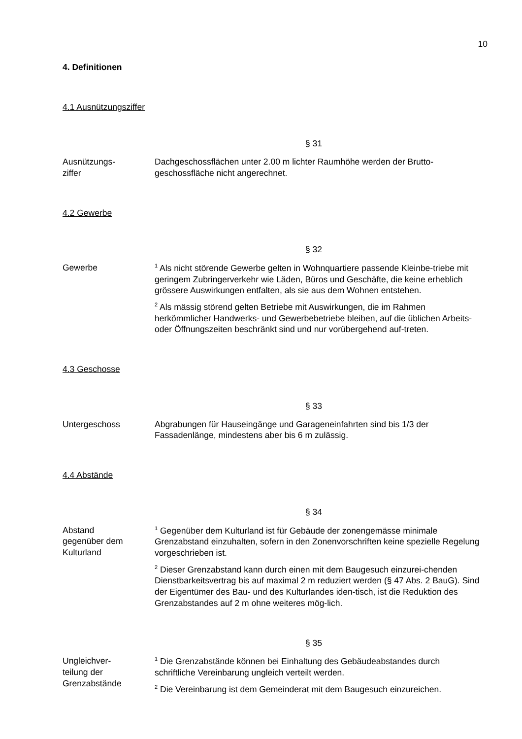10
4. Definitionen
4.1 Ausnützungsziffer
§ 31
Ausnützungs-
ziffer
Dachgeschossflächen unter 2.00 m lichter Raumhöhe werden der Brutto-geschossfläche nicht angerechnet.
4.2 Gewerbe
§ 32
Gewerbe
<sup>1</sup> Als nicht störende Gewerbe gelten in Wohnquartiere passende Kleinbe-triebe mit geringem Zubringerverkehr wie Läden, Büros und Geschäfte, die keine erheblich grössere Auswirkungen entfalten, als sie aus dem Wohnen entstehen.
<sup>2</sup> Als mässig störend gelten Betriebe mit Auswirkungen, die im Rahmen herkömmlicher Handwerks- und Gewerbebetriebe bleiben, auf die üblichen Arbeits- oder Öffnungszeiten beschränkt sind und nur vorübergehend auf-treten.
4.3 Geschosse
§ 33
Untergeschoss Abgrabungen für Hauseingänge und Garageneinfahrten sind bis 1/3 der Fassadenlänge, mindestens aber bis 6 m zulässig.
4.4 Abstände
§ 34
Abstand
gegenüber dem
Kulturland
<sup>1</sup> Gegenüber dem Kulturland ist für Gebäude der zonengemässe minimale Grenzabstand einzuhalten, sofern in den Zonenvorschriften keine spezielle Regelung vorgeschrieben ist.
<sup>2</sup> Dieser Grenzabstand kann durch einen mit dem Baugesuch einzurei-chenden Dienstbarkeitsvertrag bis auf maximal 2 m reduziert werden (§ 47 Abs. 2 BauG). Sind der Eigentümer des Bau- und des Kulturlandes iden-tisch, ist die Reduktion des Grenzabstandes auf 2 m ohne weiteres mög-lich.
§ 35
Ungleichver-
teilung der
Grenzabstände
<sup>1</sup> Die Grenzabstände können bei Einhaltung des Gebäudeabstandes durch schriftliche Vereinbarung ungleich verteilt werden.
<sup>2</sup> Die Vereinbarung ist dem Gemeinderat mit dem Baugesuch einzureichen.